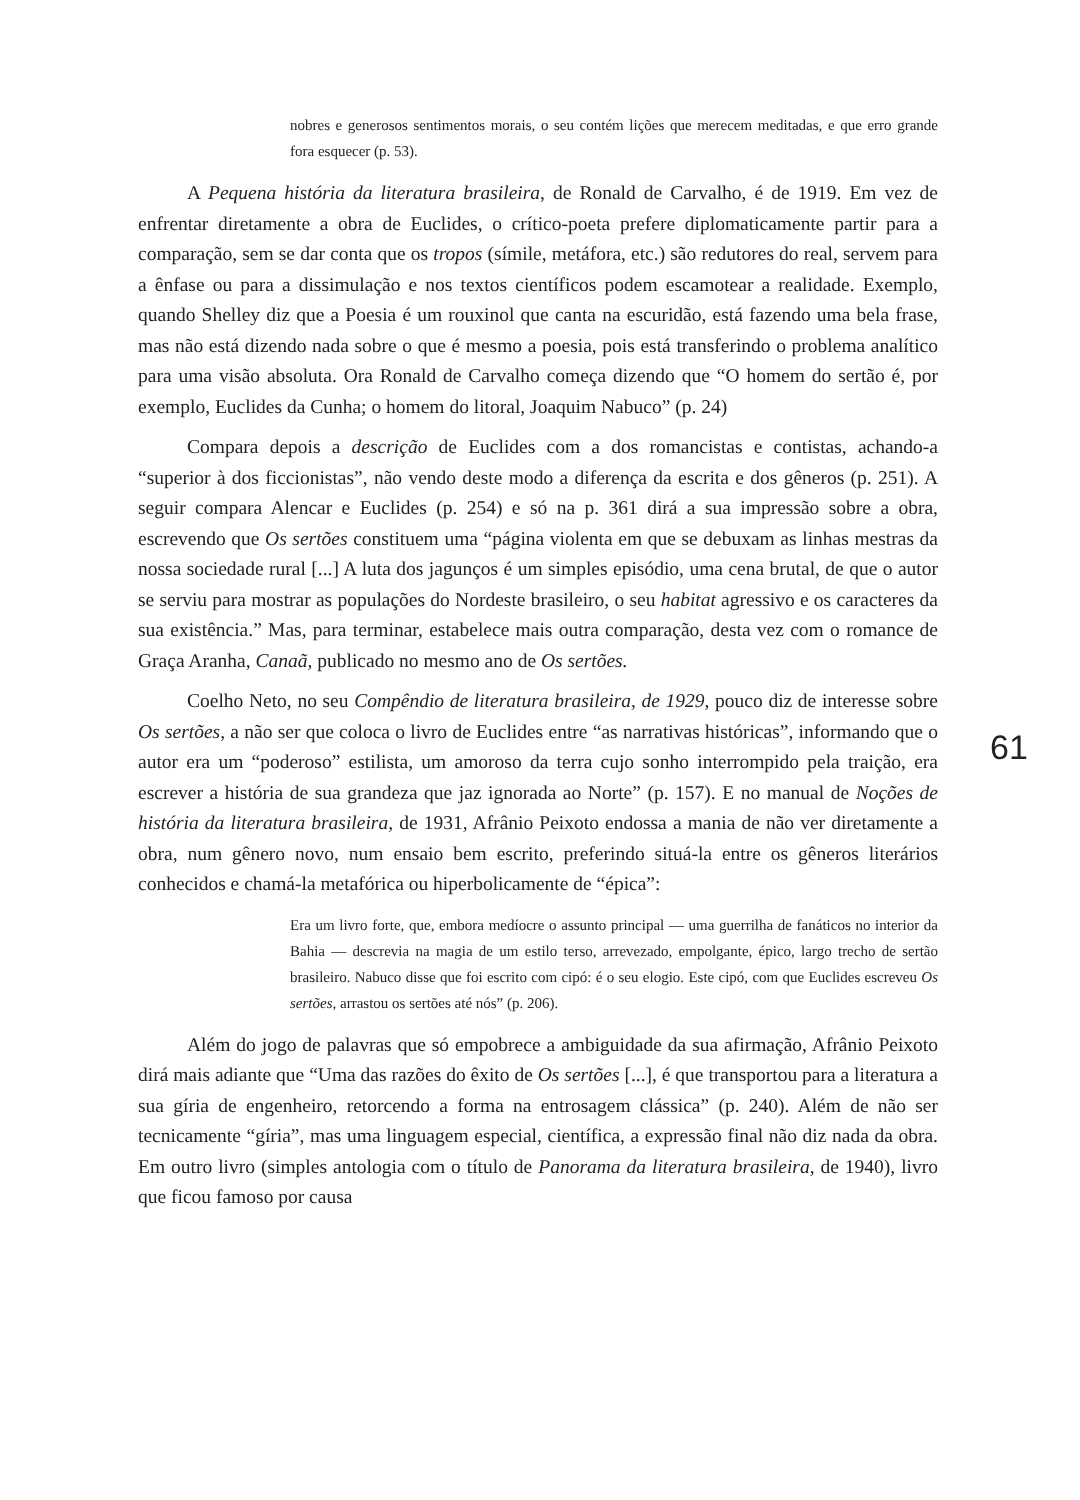nobres e generosos sentimentos morais, o seu contém lições que merecem meditadas, e que erro grande fora esquecer (p. 53).
A Pequena história da literatura brasileira, de Ronald de Carvalho, é de 1919. Em vez de enfrentar diretamente a obra de Euclides, o crítico-poeta prefere diplomaticamente partir para a comparação, sem se dar conta que os tropos (símile, metáfora, etc.) são redutores do real, servem para a ênfase ou para a dissimulação e nos textos científicos podem escamotear a realidade. Exemplo, quando Shelley diz que a Poesia é um rouxinol que canta na escuridão, está fazendo uma bela frase, mas não está dizendo nada sobre o que é mesmo a poesia, pois está transferindo o problema analítico para uma visão absoluta. Ora Ronald de Carvalho começa dizendo que “O homem do sertão é, por exemplo, Euclides da Cunha; o homem do litoral, Joaquim Nabuco” (p. 24)
Compara depois a descrição de Euclides com a dos romancistas e contistas, achando-a “superior à dos ficcionistas”, não vendo deste modo a diferença da escrita e dos gêneros (p. 251). A seguir compara Alencar e Euclides (p. 254) e só na p. 361 dirá a sua impressão sobre a obra, escrevendo que Os sertões constituem uma “página violenta em que se debuxam as linhas mestras da nossa sociedade rural [...] A luta dos jagunços é um simples episódio, uma cena brutal, de que o autor se serviu para mostrar as populações do Nordeste brasileiro, o seu habitat agressivo e os caracteres da sua existência.” Mas, para terminar, estabelece mais outra comparação, desta vez com o romance de Graça Aranha, Canaã, publicado no mesmo ano de Os sertões.
Coelho Neto, no seu Compêndio de literatura brasileira, de 1929, pouco diz de interesse sobre Os sertões, a não ser que coloca o livro de Euclides entre “as narrativas históricas”, informando que o autor era um “poderoso” estilista, um amoroso da terra cujo sonho interrompido pela traição, era escrever a história de sua grandeza que jaz ignorada ao Norte” (p. 157). E no manual de Noções de história da literatura brasileira, de 1931, Afrânio Peixoto endossa a mania de não ver diretamente a obra, num gênero novo, num ensaio bem escrito, preferindo situá-la entre os gêneros literários conhecidos e chamá-la metafórica ou hiperbolicamente de “épica”:
Era um livro forte, que, embora medíocre o assunto principal — uma guerrilha de fanáticos no interior da Bahia — descrevia na magia de um estilo terso, arrevezado, empolgante, épico, largo trecho de sertão brasileiro. Nabuco disse que foi escrito com cipó: é o seu elogio. Este cipó, com que Euclides escreveu Os sertões, arrastou os sertões até nós” (p. 206).
Além do jogo de palavras que só empobrece a ambiguidade da sua afirmação, Afrânio Peixoto dirá mais adiante que “Uma das razões do êxito de Os sertões [...], é que transportou para a literatura a sua gíria de engenheiro, retorcendo a forma na entrosagem clássica” (p. 240). Além de não ser tecnicamente “gíria”, mas uma linguagem especial, científica, a expressão final não diz nada da obra. Em outro livro (simples antologia com o título de Panorama da literatura brasileira, de 1940), livro que ficou famoso por causa
61